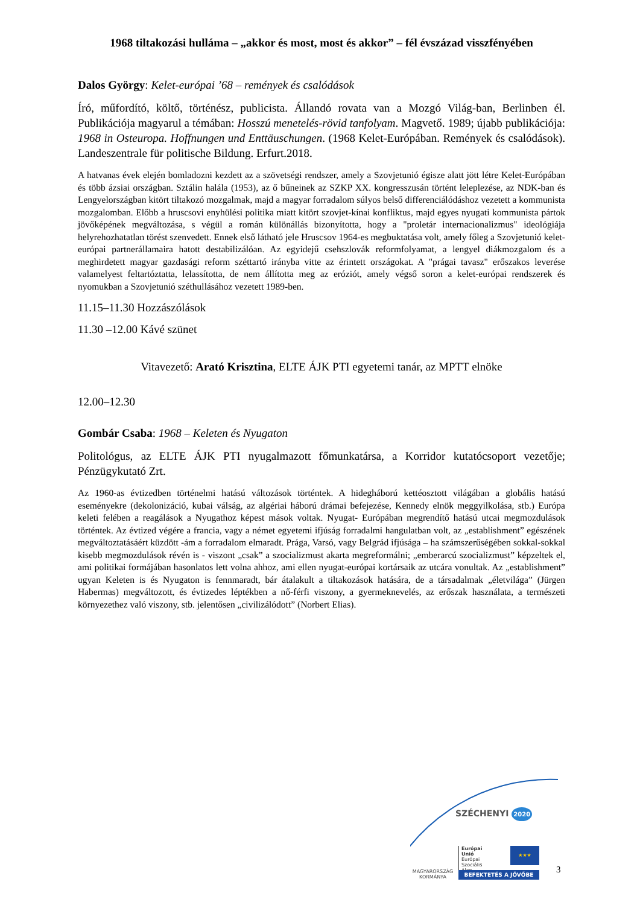1968 tiltakozási hulláma – „akkor és most, most és akkor” – fél évszázad visszfényében
Dalos György: Kelet-európai ’68 – remények és csalódások
Író, műfordító, költő, történész, publicista. Állandó rovata van a Mozgó Világ-ban, Berlinben él. Publikációja magyarul a témában: Hosszú menetelés-rövid tanfolyam. Magvető. 1989; újabb publikációja: 1968 in Osteuropa. Hoffnungen und Enttäuschungen. (1968 Kelet-Európában. Remények és csalódások). Landeszentrale für politische Bildung. Erfurt.2018.
A hatvanas évek elején bomladozni kezdett az a szövetségi rendszer, amely a Szovjetunió égisze alatt jött létre Kelet-Európában és több ázsiai országban. Sztálin halála (1953), az ő bűneinek az SZKP XX. kongresszusán történt leleplezése, az NDK-ban és Lengyelországban kitört tiltakozó mozgalmak, majd a magyar forradalom súlyos belső differenciálódáshoz vezetett a kommunista mozgalomban. Előbb a hruscsovi enyhülési politika miatt kitört szovjet-kínai konfliktus, majd egyes nyugati kommunista pártok jövőképének megváltozása, s végül a román különállás bizonyította, hogy a "proletár internacionalizmus" ideológiája helyrehozhatatlan törést szenvedett. Ennek első látható jele Hruscsov 1964-es megbuktatása volt, amely főleg a Szovjetunió kelet-európai partnerállamaira hatott destabilizálóan. Az egyidejű csehszlovák reformfolyamat, a lengyel diákmozgalom és a meghirdetett magyar gazdasági reform széttartó irányba vitte az érintett országokat. A "prágai tavasz" erőszakos leverése valamelyest feltartóztatta, lelassította, de nem állította meg az eróziót, amely végső soron a kelet-európai rendszerek és nyomukban a Szovjetunió széthullásához vezetett 1989-ben.
11.15–11.30 Hozzászólások
11.30 –12.00 Kávé szünet
Vitavezető: Arató Krisztina, ELTE ÁJK PTI egyetemi tanár, az MPTT elnöke
12.00–12.30
Gombár Csaba: 1968 – Keleten és Nyugaton
Politológus, az ELTE ÁJK PTI nyugalmazott főmunkatársa, a Korridor kutatócsoport vezetője; Pénzügykutató Zrt.
Az 1960-as évtizedben történelmi hatású változások történtek. A hidegháború kettéosztott világában a globális hatású eseményekre (dekolonizáció, kubai válság, az algériai háború drámai befejezése, Kennedy elnök meggyilkolása, stb.) Európa keleti felében a reagálások a Nyugathoz képest mások voltak. Nyugat- Európában megrendítő hatású utcai megmozdulások történtek. Az évtized végére a francia, vagy a német egyetemi ifjúság forradalmi hangulatban volt, az „establishment” egészének megváltoztatásáért küzdött -ám a forradalom elmaradt. Prága, Varsó, vagy Belgrád ifjúsága – ha számszerűségében sokkal-sokkal kisebb megmozdulások révén is - viszont „csak” a szocializmust akarta megreformálni; „emberarcú szocializmust” képzeltek el, ami politikai formájában hasonlatos lett volna ahhoz, ami ellen nyugat-európai kortársaik az utcára vonultak. Az „establishment” ugyan Keleten is és Nyugaton is fennmaradt, bár átalakult a tiltakozások hatására, de a társadalmak „életvilága” (Jürgen Habermas) megváltozott, és évtizedes léptékben a nő-férfi viszony, a gyermeknevelés, az erőszak használata, a természeti környezethez való viszony, stb. jelentősen „civilizálódott” (Norbert Elias).
SZÉCHENYI 2020
MAGYARORSZÁG KORMÁNYA
Európai Unió
Európai Szociális
Alap
★★★
BEFEKTETÉS A JÖVŐBE
3